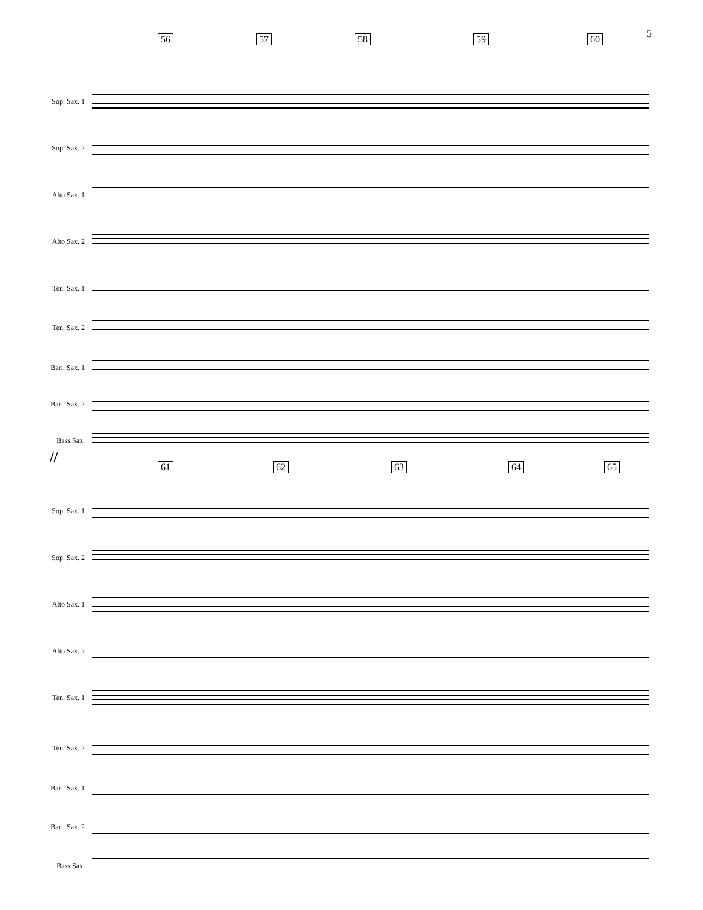5
56 57 58 59 60
Sop. Sax. 1
Sop. Sax. 2
Alto Sax. 1
Alto Sax. 2
Ten. Sax. 1
Ten. Sax. 2
Bari. Sax. 1
Bari. Sax. 2
Bass Sax.
//
61 62 63 64 65
Sop. Sax. 1
Sop. Sax. 2
Alto Sax. 1
Alto Sax. 2
Ten. Sax. 1
Ten. Sax. 2
Bari. Sax. 1
Bari. Sax. 2
Bass Sax.